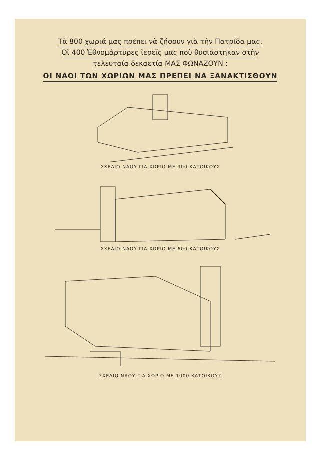Τὰ 800 χωριά μας πρέπει νὰ ζήσουν γιὰ τὴν Πατρίδα μας.
Οἱ 400 Ἐθνομάρτυρες ἱερεῖς μας ποὺ θυσιάστηκαν στὴν
τελευταία δεκαετία ΜΑΣ ΦΩΝΑΖΟΥΝ :
ΟΙ ΝΑΟΙ ΤΩΝ ΧΩΡΙΩΝ ΜΑΣ ΠΡΕΠΕΙ ΝΑ ΞΑΝΑΚΤΙΣΘΟΥΝ
ΣΧΕΔΙΟ ΝΑΟΥ ΓΙΑ ΧΩΡΙΟ ΜΕ 300 ΚΑΤΟΙΚΟΥΣ
ΣΧΕΔΙΟ ΝΑΟΥ ΓΙΑ ΧΩΡΙΟ ΜΕ 600 ΚΑΤΟΙΚΟΥΣ
ΣΧΕΔΙΟ ΝΑΟΥ ΓΙΑ ΧΩΡΙΟ ΜΕ 1000 ΚΑΤΟΙΚΟΥΣ